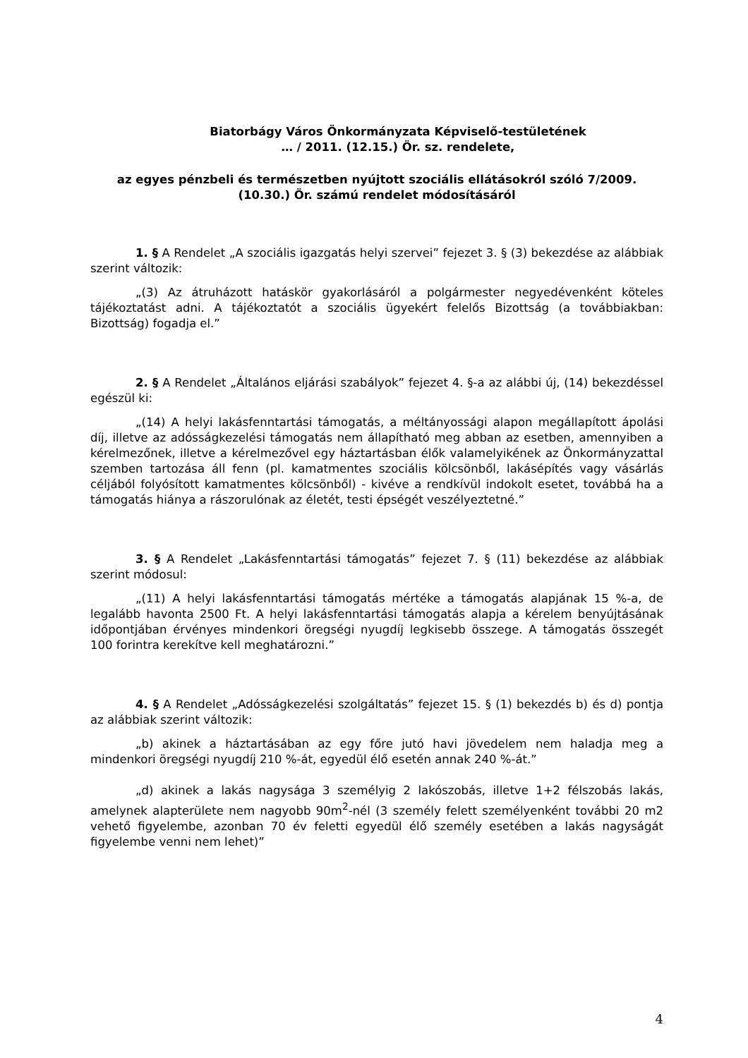Biatorbágy Város Önkormányzata Képviselő-testületének
… / 2011. (12.15.) Ör. sz. rendelete,
az egyes pénzbeli és természetben nyújtott szociális ellátásokról szóló 7/2009. (10.30.) Ör. számú rendelet módosításáról
1. § A Rendelet „A szociális igazgatás helyi szervei” fejezet 3. § (3) bekezdése az alábbiak szerint változik:
„(3) Az átruházott hatáskör gyakorlásáról a polgármester negyedévenként köteles tájékoztatást adni. A tájékoztatót a szociális ügyekért felelős Bizottság (a továbbiakban: Bizottság) fogadja el.”
2. § A Rendelet „Általános eljárási szabályok” fejezet 4. §-a az alábbi új, (14) bekezdéssel egészül ki:
„(14) A helyi lakásfenntartási támogatás, a méltányossági alapon megállapított ápolási díj, illetve az adósságkezelési támogatás nem állapítható meg abban az esetben, amennyiben a kérelmezőnek, illetve a kérelmezővel egy háztartásban élők valamelyikének az Önkormányzattal szemben tartozása áll fenn (pl. kamatmentes szociális kölcsönből, lakásépítés vagy vásárlás céljából folyósított kamatmentes kölcsönből) - kivéve a rendkívül indokolt esetet, továbbá ha a támogatás hiánya a rászorulónak az életét, testi épségét veszélyeztetné.”
3. § A Rendelet „Lakásfenntartási támogatás” fejezet 7. § (11) bekezdése az alábbiak szerint módosul:
„(11) A helyi lakásfenntartási támogatás mértéke a támogatás alapjának 15 %-a, de legalább havonta 2500 Ft. A helyi lakásfenntartási támogatás alapja a kérelem benyújtásának időpontjában érvényes mindenkori öregségi nyugdíj legkisebb összege. A támogatás összegét 100 forintra kerekítve kell meghatározni.”
4. § A Rendelet „Adósságkezelési szolgáltatás” fejezet 15. § (1) bekezdés b) és d) pontja az alábbiak szerint változik:
„b) akinek a háztartásában az egy főre jutó havi jövedelem nem haladja meg a mindenkori öregségi nyugdíj 210 %-át, egyedül élő esetén annak 240 %-át.”
„d) akinek a lakás nagysága 3 személyig 2 lakószobás, illetve 1+2 félszobás lakás, amelynek alapterülete nem nagyobb 90m<sup>2</sup>-nél (3 személy felett személyenként további 20 m2 vehető figyelembe, azonban 70 év feletti egyedül élő személy esetében a lakás nagyságát figyelembe venni nem lehet)”
4